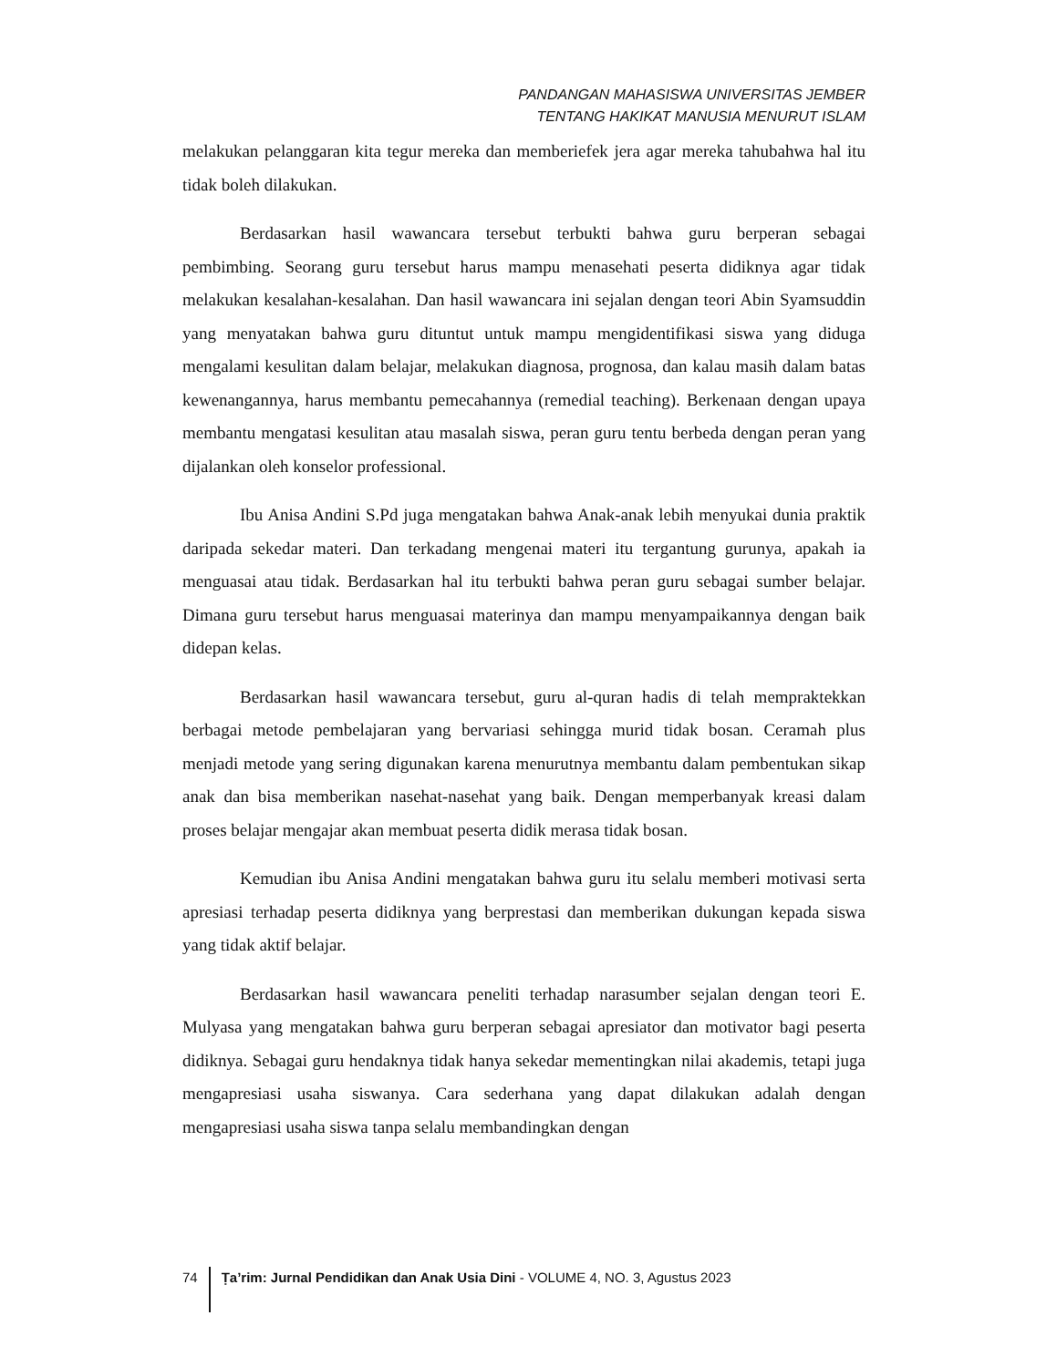PANDANGAN MAHASISWA UNIVERSITAS JEMBER
TENTANG HAKIKAT MANUSIA MENURUT ISLAM
melakukan pelanggaran kita tegur mereka dan memberiefek jera agar mereka tahubahwa hal itu tidak boleh dilakukan.
Berdasarkan hasil wawancara tersebut terbukti bahwa guru berperan sebagai pembimbing. Seorang guru tersebut harus mampu menasehati peserta didiknya agar tidak melakukan kesalahan-kesalahan. Dan hasil wawancara ini sejalan dengan teori Abin Syamsuddin yang menyatakan bahwa guru dituntut untuk mampu mengidentifikasi siswa yang diduga mengalami kesulitan dalam belajar, melakukan diagnosa, prognosa, dan kalau masih dalam batas kewenangannya, harus membantu pemecahannya (remedial teaching). Berkenaan dengan upaya membantu mengatasi kesulitan atau masalah siswa, peran guru tentu berbeda dengan peran yang dijalankan oleh konselor professional.
Ibu Anisa Andini S.Pd juga mengatakan bahwa Anak-anak lebih menyukai dunia praktik daripada sekedar materi. Dan terkadang mengenai materi itu tergantung gurunya, apakah ia menguasai atau tidak. Berdasarkan hal itu terbukti bahwa peran guru sebagai sumber belajar. Dimana guru tersebut harus menguasai materinya dan mampu menyampaikannya dengan baik didepan kelas.
Berdasarkan hasil wawancara tersebut, guru al-quran hadis di telah mempraktekkan berbagai metode pembelajaran yang bervariasi sehingga murid tidak bosan. Ceramah plus menjadi metode yang sering digunakan karena menurutnya membantu dalam pembentukan sikap anak dan bisa memberikan nasehat-nasehat yang baik. Dengan memperbanyak kreasi dalam proses belajar mengajar akan membuat peserta didik merasa tidak bosan.
Kemudian ibu Anisa Andini mengatakan bahwa guru itu selalu memberi motivasi serta apresiasi terhadap peserta didiknya yang berprestasi dan memberikan dukungan kepada siswa yang tidak aktif belajar.
Berdasarkan hasil wawancara peneliti terhadap narasumber sejalan dengan teori E. Mulyasa yang mengatakan bahwa guru berperan sebagai apresiator dan motivator bagi peserta didiknya. Sebagai guru hendaknya tidak hanya sekedar mementingkan nilai akademis, tetapi juga mengapresiasi usaha siswanya. Cara sederhana yang dapat dilakukan adalah dengan mengapresiasi usaha siswa tanpa selalu membandingkan dengan
74 Ṭa’rim: Jurnal Pendidikan dan Anak Usia Dini - VOLUME 4, NO. 3, Agustus 2023